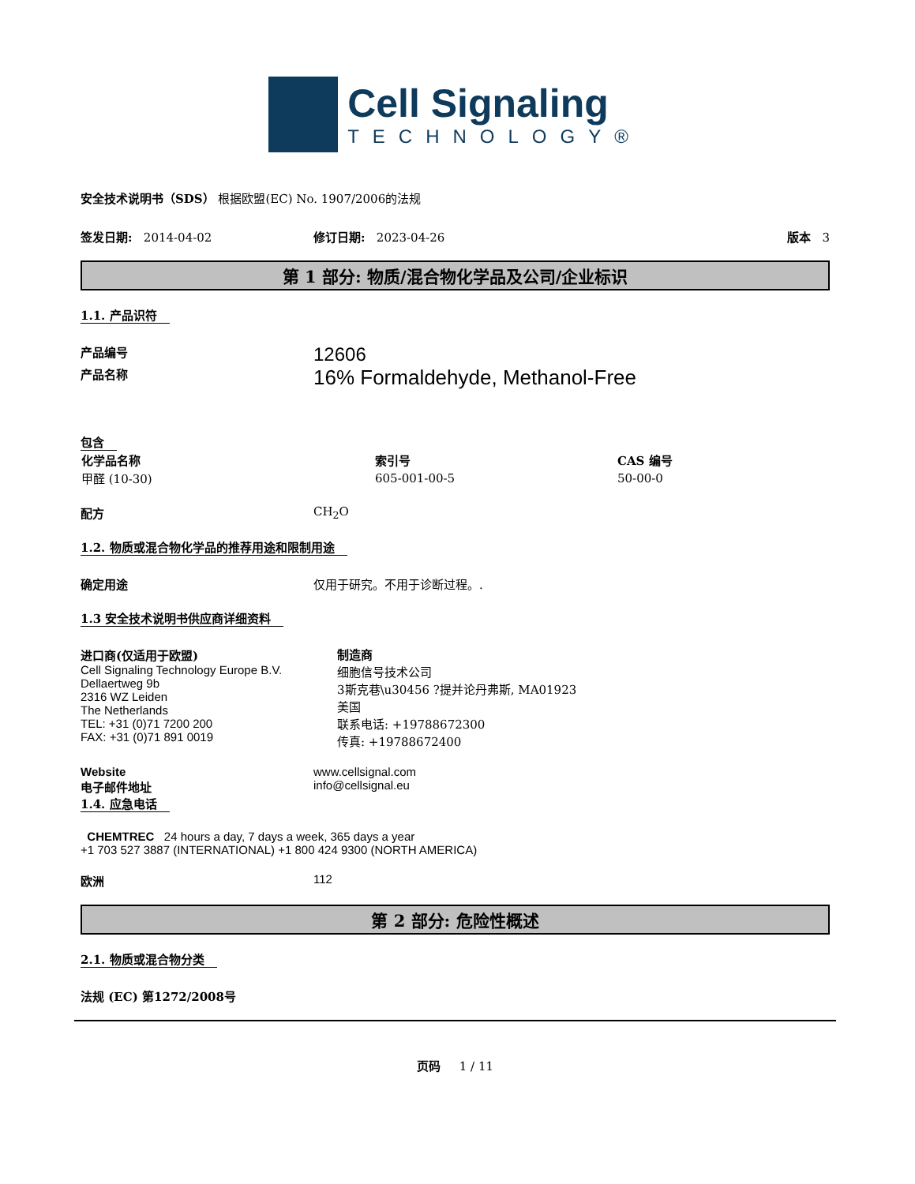Cell Signaling
TECHNOLOGY®
安全技术说明书（SDS） 根据欧盟(EC) No. 1907/2006的法规
签发日期: 2014-04-02 修订日期: 2023-04-26 版本 3
第 1 部分: 物质/混合物化学品及公司/企业标识
1.1. 产品识符
产品编号
12606
产品名称
16% Formaldehyde, Methanol-Free
包含
| 化学品名称 | 索引号 | CAS 编号 |
| --- | --- | --- |
| 甲醛 (10-30) | 605-001-00-5 | 50-00-0 |
配方 CH<sub>2</sub>O
1.2. 物质或混合物化学品的推荐用途和限制用途
确定用途 仅用于研究。不用于诊断过程。.
1.3 安全技术说明书供应商详细资料
进口商(仅适用于欧盟)
Cell Signaling Technology Europe B.V.
Dellaertweg 9b
2316 WZ Leiden
The Netherlands
TEL: +31 (0)71 7200 200
FAX: +31 (0)71 891 0019
制造商
细胞信号技术公司
3斯克巷\u30456 ?提并论丹弗斯, MA01923
美国
联系电话: +19788672300
传真: +19788672400
Website
电子邮件地址
www.cellsignal.com
info@cellsignal.eu
1.4. 应急电话
CHEMTREC 24 hours a day, 7 days a week, 365 days a year
+1 703 527 3887 (INTERNATIONAL) +1 800 424 9300 (NORTH AMERICA)
欧洲 112
第 2 部分: 危险性概述
2.1. 物质或混合物分类
法规 (EC) 第1272/2008号
页码 1 / 11